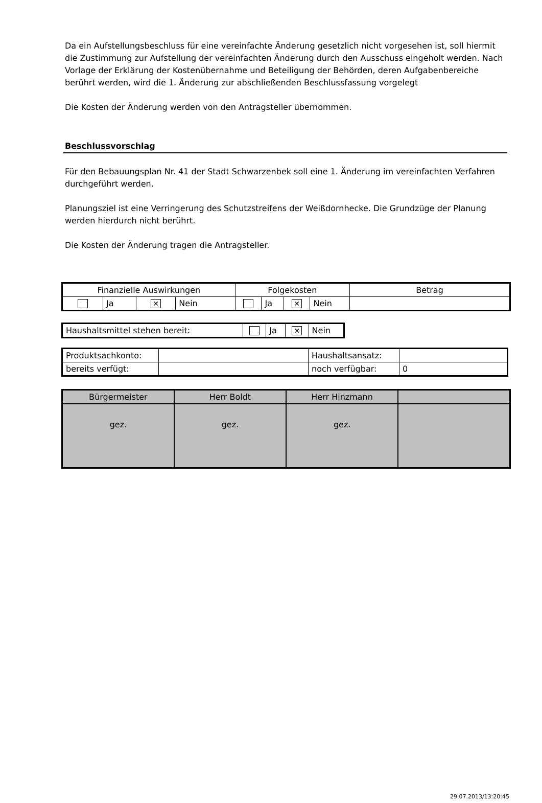Da ein Aufstellungsbeschluss für eine vereinfachte Änderung gesetzlich nicht vorgesehen ist, soll hiermit die Zustimmung zur Aufstellung der vereinfachten Änderung durch den Ausschuss eingeholt werden. Nach Vorlage der Erklärung der Kostenübernahme und Beteiligung der Behörden, deren Aufgabenbereiche berührt werden, wird die 1. Änderung zur abschließenden Beschlussfassung vorgelegt
Die Kosten der Änderung werden von den Antragsteller übernommen.
Beschlussvorschlag
Für den Bebauungsplan Nr. 41 der Stadt Schwarzenbek soll eine 1. Änderung im vereinfachten Verfahren durchgeführt werden.
Planungsziel ist eine Verringerung des Schutzstreifens der Weißdornhecke. Die Grundzüge der Planung werden hierdurch nicht berührt.
Die Kosten der Änderung tragen die Antragsteller.
| Finanzielle Auswirkungen | | | | Folgekosten | | | | Betrag |
| | Ja | ✕ | Nein | | Ja | ✕ | Nein | |
| Haushaltsmittel stehen bereit: | | Ja | ✕ | Nein |
| Produktsachkonto: | | Haushaltsansatz: | |
| bereits verfügt: | | noch verfügbar: | 0 |
| Bürgermeister | Herr Boldt | Herr Hinzmann | |
| gez. | gez. | gez. | |
29.07.2013/13:20:45